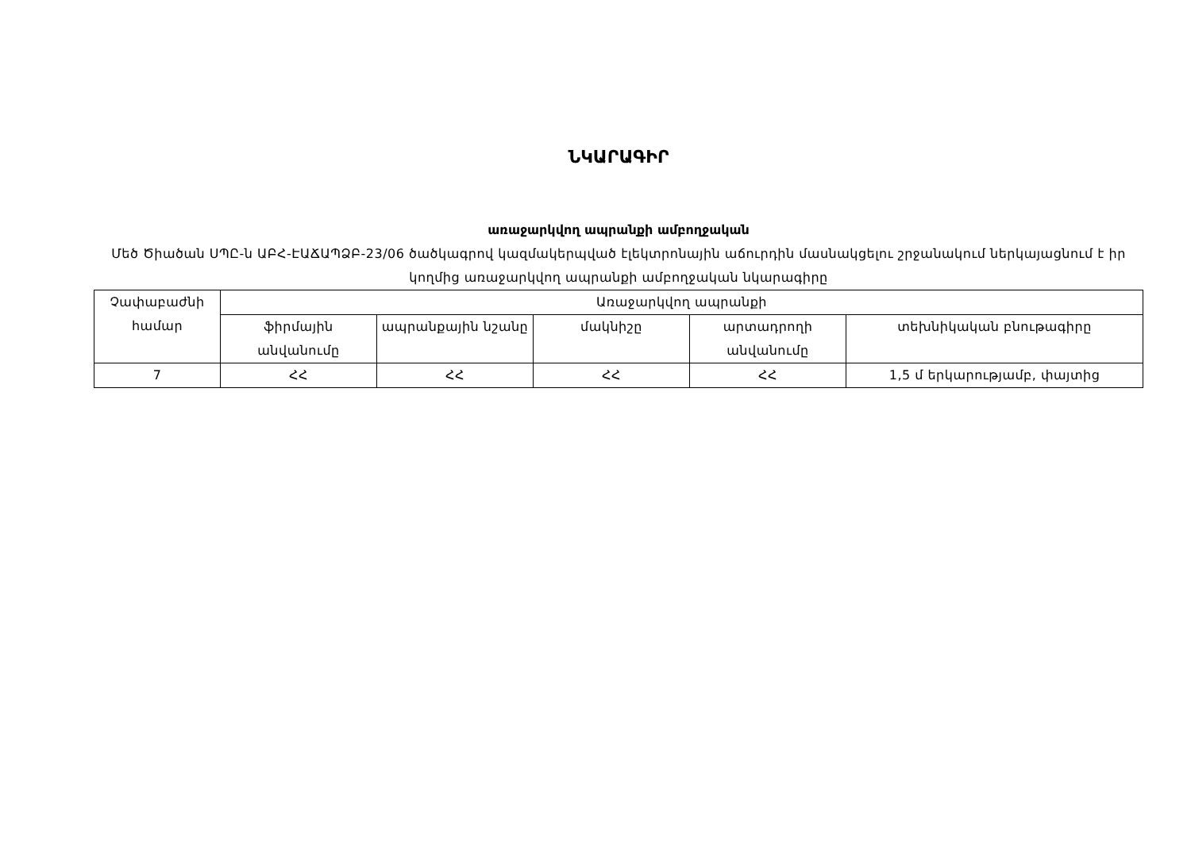ՆԿԱՐԱԳԻՐ
առաջարկվող ապրանքի ամբողջական
Մեծ Ծիածան ՍՊԸ-ն ԱԲՀ-ԷԱՃԱՊՁԲ-23/06 ծածկագրով կազմակերպված էլեկտրոնային աճուրդին մասնակցելու շրջանակում ներկայացնում է իր կողմից առաջարկվող ապրանքի ամբողջական նկարագիրը
| Չափաբաժնի համար | Առաջարկվող ապրանքի | | | | |
| --- | --- | --- | --- | --- | --- |
| | ֆիրմային անվանումը | ապրանքային նշանը | մակնիշը | արտադրողի անվանումը | տեխնիկական բնութագիրը |
| 7 | ՀՀ | ՀՀ | ՀՀ | ՀՀ | 1,5 մ երկարությամբ, փայտից |